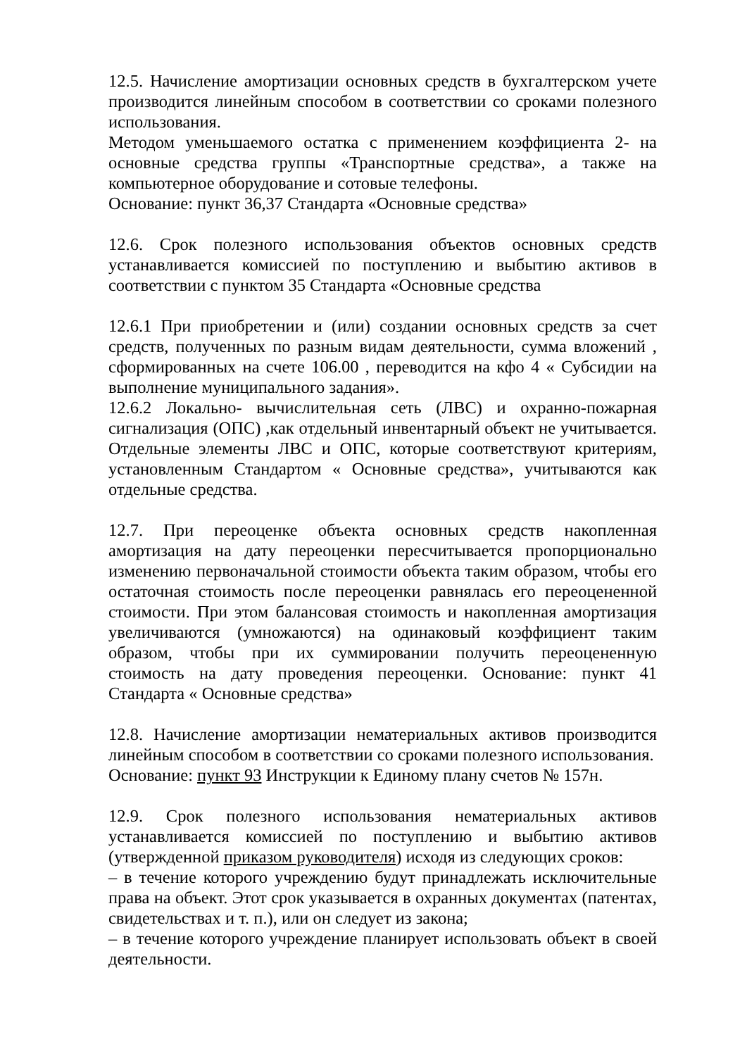12.5. Начисление амортизации основных средств в бухгалтерском учете производится линейным способом в соответствии со сроками полезного использования.
Методом уменьшаемого остатка с применением коэффициента 2- на основные средства группы «Транспортные средства», а также на компьютерное оборудование и сотовые телефоны.
Основание: пункт 36,37 Стандарта «Основные средства»
12.6. Срок полезного использования объектов основных средств устанавливается комиссией по поступлению и выбытию активов в соответствии с пунктом 35 Стандарта «Основные средства
12.6.1 При приобретении и (или) создании основных средств за счет средств, полученных по разным видам деятельности, сумма вложений , сформированных на счете 106.00 , переводится на кфо 4 « Субсидии на выполнение муниципального задания».
12.6.2 Локально- вычислительная сеть (ЛВС) и охранно-пожарная сигнализация (ОПС) ,как отдельный инвентарный объект не учитывается. Отдельные элементы ЛВС и ОПС, которые соответствуют критериям, установленным Стандартом « Основные средства», учитываются как отдельные средства.
12.7. При переоценке объекта основных средств накопленная амортизация на дату переоценки пересчитывается пропорционально изменению первоначальной стоимости объекта таким образом, чтобы его остаточная стоимость после переоценки равнялась его переоцененной стоимости. При этом балансовая стоимость и накопленная амортизация увеличиваются (умножаются) на одинаковый коэффициент таким образом, чтобы при их суммировании получить переоцененную стоимость на дату проведения переоценки. Основание: пункт 41 Стандарта « Основные средства»
12.8. Начисление амортизации нематериальных активов производится линейным способом в соответствии со сроками полезного использования.
Основание: пункт 93 Инструкции к Единому плану счетов № 157н.
12.9. Срок полезного использования нематериальных активов устанавливается комиссией по поступлению и выбытию активов (утвержденной приказом руководителя) исходя из следующих сроков:
– в течение которого учреждению будут принадлежать исключительные права на объект. Этот срок указывается в охранных документах (патентах, свидетельствах и т. п.), или он следует из закона;
– в течение которого учреждение планирует использовать объект в своей деятельности.